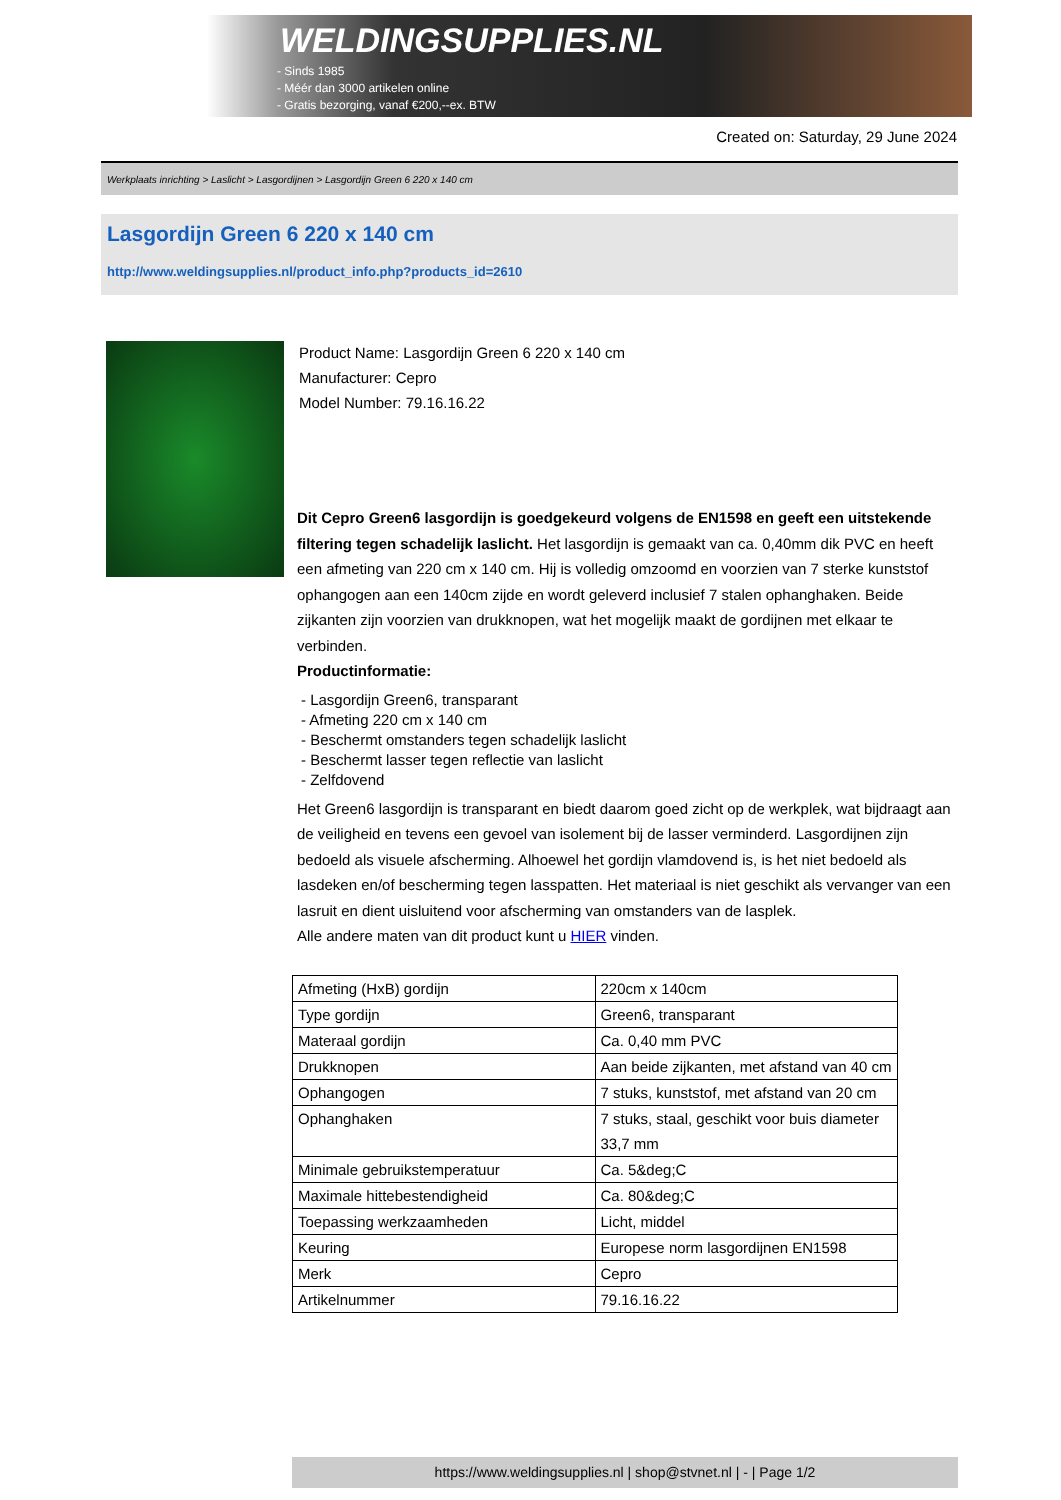WELDINGSUPPLIES.NL
- Sinds 1985
- Méér dan 3000 artikelen online
- Gratis bezorging, vanaf €200,--ex. BTW
Created on: Saturday, 29 June 2024
Werkplaats inrichting > Laslicht > Lasgordijnen > Lasgordijn Green 6 220 x 140 cm
Lasgordijn Green 6 220 x 140 cm
http://www.weldingsupplies.nl/product_info.php?products_id=2610
Product Name: Lasgordijn Green 6 220 x 140 cm
Manufacturer: Cepro
Model Number: 79.16.16.22
Dit Cepro Green6 lasgordijn is goedgekeurd volgens de EN1598 en geeft een uitstekende filtering tegen schadelijk laslicht. Het lasgordijn is gemaakt van ca. 0,40mm dik PVC en heeft een afmeting van 220 cm x 140 cm. Hij is volledig omzoomd en voorzien van 7 sterke kunststof ophangogen aan een 140cm zijde en wordt geleverd inclusief 7 stalen ophanghaken. Beide zijkanten zijn voorzien van drukknopen, wat het mogelijk maakt de gordijnen met elkaar te verbinden.
Productinformatie:
- Lasgordijn Green6, transparant
- Afmeting 220 cm x 140 cm
- Beschermt omstanders tegen schadelijk laslicht
- Beschermt lasser tegen reflectie van laslicht
- Zelfdovend
Het Green6 lasgordijn is transparant en biedt daarom goed zicht op de werkplek, wat bijdraagt aan de veiligheid en tevens een gevoel van isolement bij de lasser verminderd. Lasgordijnen zijn bedoeld als visuele afscherming. Alhoewel het gordijn vlamdovend is, is het niet bedoeld als lasdeken en/of bescherming tegen lasspatten. Het materiaal is niet geschikt als vervanger van een lasruit en dient uisluitend voor afscherming van omstanders van de lasplek.
Alle andere maten van dit product kunt u HIER vinden.
| Afmeting (HxB) gordijn | 220cm x 140cm |
| Type gordijn | Green6, transparant |
| Materaal gordijn | Ca. 0,40 mm PVC |
| Drukknopen | Aan beide zijkanten, met afstand van 40 cm |
| Ophangogen | 7 stuks, kunststof, met afstand van 20 cm |
| Ophanghaken | 7 stuks, staal, geschikt voor buis diameter 33,7 mm |
| Minimale gebruikstemperatuur | Ca. 5&deg;C |
| Maximale hittebestendigheid | Ca. 80&deg;C |
| Toepassing werkzaamheden | Licht, middel |
| Keuring | Europese norm lasgordijnen EN1598 |
| Merk | Cepro |
| Artikelnummer | 79.16.16.22 |
https://www.weldingsupplies.nl | shop@stvnet.nl | - | Page 1/2